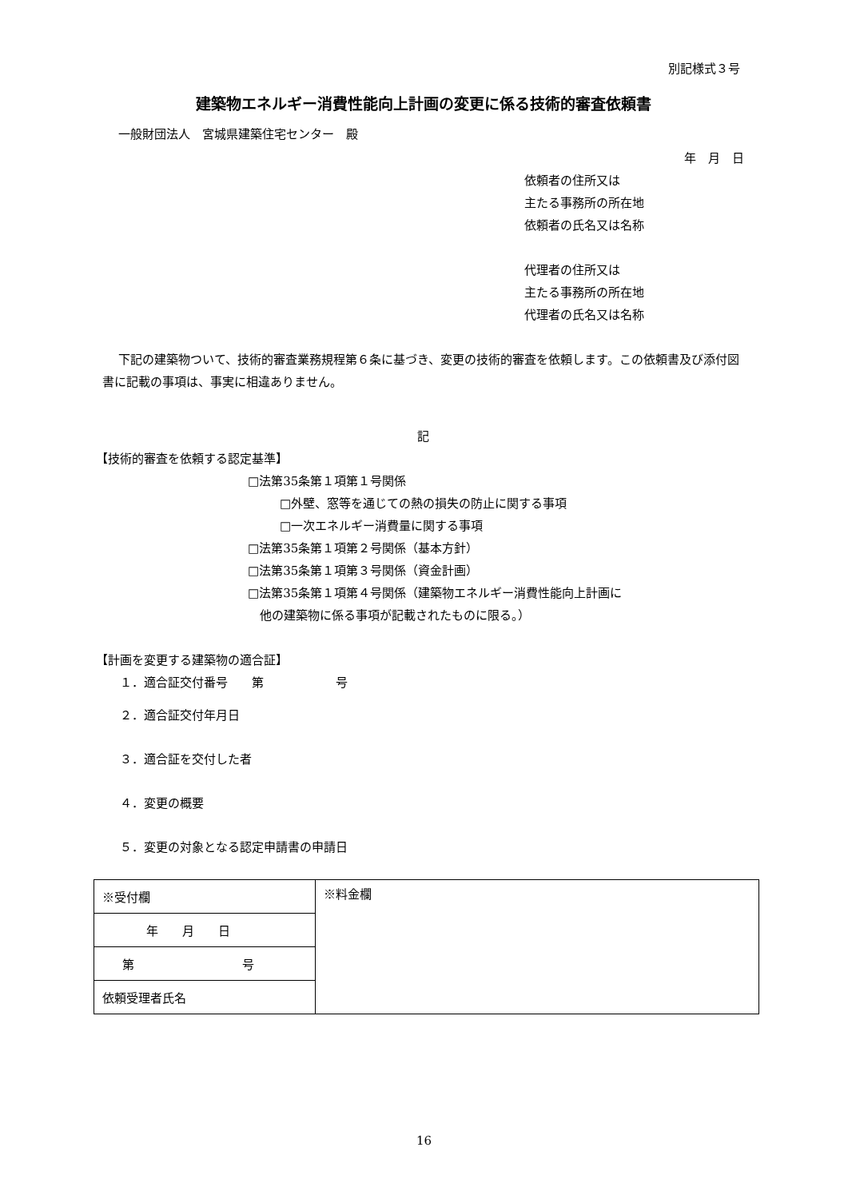別記様式３号
建築物エネルギー消費性能向上計画の変更に係る技術的審査依頼書
一般財団法人　宮城県建築住宅センター　殿
年　月　日
依頼者の住所又は
主たる事務所の所在地
依頼者の氏名又は名称
代理者の住所又は
主たる事務所の所在地
代理者の氏名又は名称
下記の建築物ついて、技術的審査業務規程第６条に基づき、変更の技術的審査を依頼します。この依頼書及び添付図書に記載の事項は、事実に相違ありません。
記
【技術的審査を依頼する認定基準】
□法第35条第１項第１号関係
□外壁、窓等を通じての熱の損失の防止に関する事項
□一次エネルギー消費量に関する事項
□法第35条第１項第２号関係（基本方針）
□法第35条第１項第３号関係（資金計画）
□法第35条第１項第４号関係（建築物エネルギー消費性能向上計画に
　他の建築物に係る事項が記載されたものに限る。）
【計画を変更する建築物の適合証】
１．適合証交付番号　　第　　　　　　号
２．適合証交付年月日
３．適合証を交付した者
４．変更の概要
５．変更の対象となる認定申請書の申請日
| ※受付欄 | ※料金欄 |
| 年 月 日 | |
| 第 号 | |
| 依頼受理者氏名 | |
16